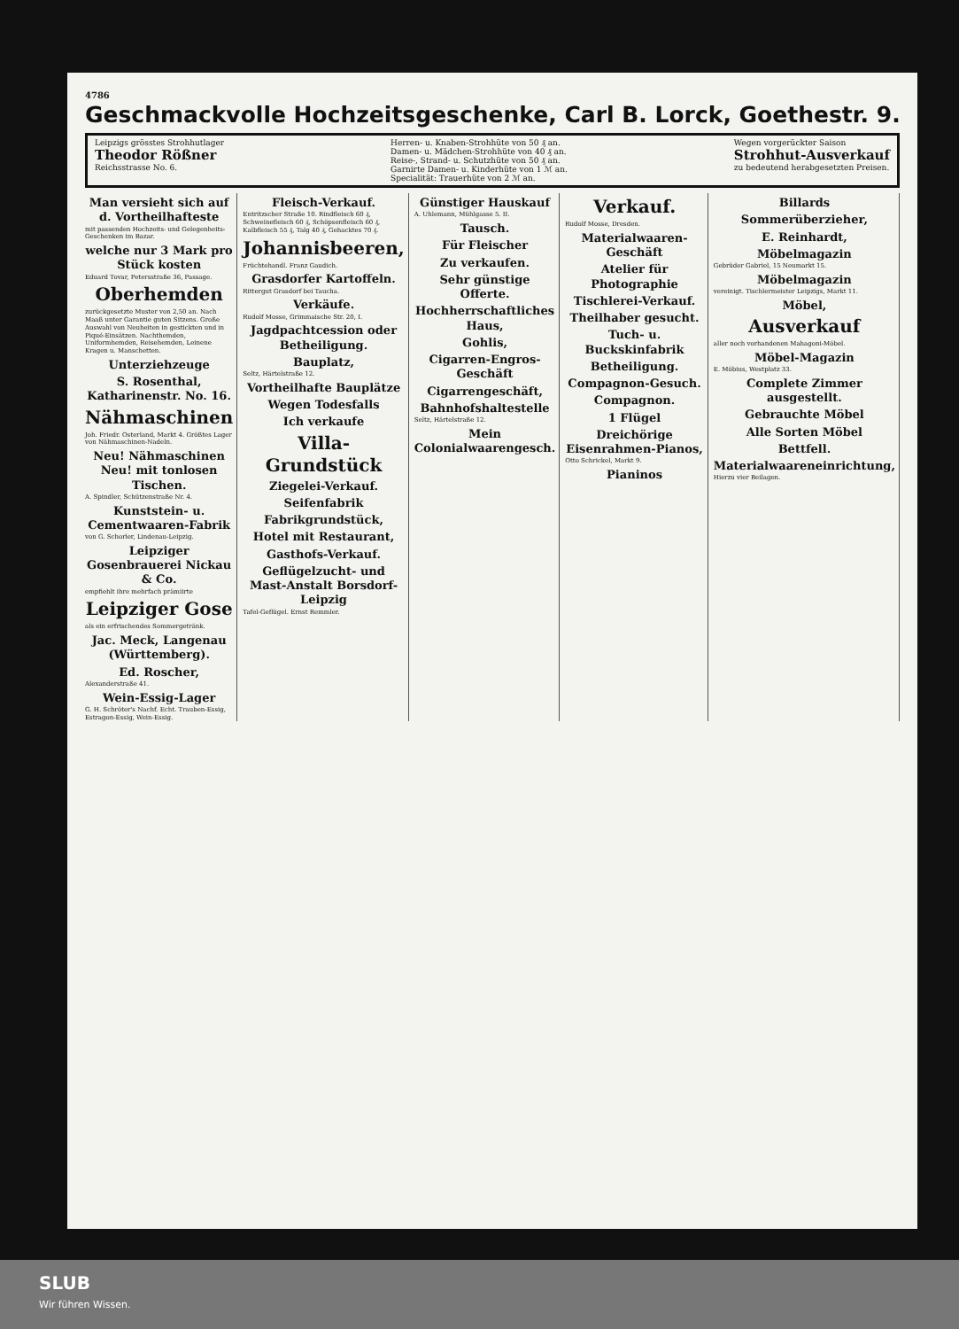4786
Geschmackvolle Hochzeitsgeschenke, Carl B. Lorck, Goethestr. 9.
Leipzigs grösstes Strohhutlager
Theodor Rößner
Reichsstrasse No. 6.
Herren- u. Knaben-Strohhüte von 50 ₰ an.
Damen- u. Mädchen-Strohhüte von 40 ₰ an.
Reise-, Strand- u. Schutzhüte von 50 ₰ an.
Garnirte Damen- u. Kinderhüte von 1 ℳ an.
Specialität: Trauerhüte von 2 ℳ an.
Wegen vorgerückter Saison
Strohhut-Ausverkauf
zu bedeutend herabgesetzten Preisen.
Man versieht sich auf d. Vortheilhafteste
mit passenden Hochzeits- und Gelegenheits-Geschenken im Bazar.
welche nur 3 Mark pro Stück kosten
Eduard Tovar, Petersstraße 36, Passage.
Oberhemden
zurückgesetzte Muster von 2,50 an. Nach Maaß unter Garantie guten Sitzens. Große Auswahl von Neuheiten in gestickten und in Piqué-Einsätzen. Nachthemden, Uniformhemden, Reisehemden, Leinene Kragen u. Manschetten.
Unterziehzeuge
S. Rosenthal, Katharinenstr. No. 16.
Nähmaschinen
Joh. Friedr. Osterland, Markt 4. Größtes Lager von Nähmaschinen-Nadeln.
Neu! Nähmaschinen Neu! mit tonlosen Tischen.
A. Spindler, Schützenstraße Nr. 4.
Kunststein- u. Cementwaaren-Fabrik
von G. Schorler, Lindenau-Leipzig.
Leipziger Gosenbrauerei Nickau & Co.
empfiehlt ihre mehrfach prämiirte
Leipziger Gose
als ein erfrischendes Sommergetränk.
Jac. Meck, Langenau (Württemberg).
Ed. Roscher,
Alexanderstraße 41.
Wein-Essig-Lager
G. H. Schröter's Nachf. Echt. Trauben-Essig, Estragon-Essig, Wein-Essig.
Fleisch-Verkauf.
Entritzscher Straße 10. Rindfleisch 60 ₰, Schweinefleisch 60 ₰, Schöpsenfleisch 60 ₰, Kalbfleisch 55 ₰, Talg 40 ₰, Gehacktes 70 ₰.
Johannisbeeren,
Früchtehandl. Franz Gaudich.
Grasdorfer Kartoffeln.
Rittergut Grasdorf bei Taucha.
Verkäufe.
Rudolf Mosse, Grimmaische Str. 20, I.
Jagdpachtcession oder Betheiligung.
Bauplatz,
Seltz, Härtelstraße 12.
Vortheilhafte Bauplätze
Wegen Todesfalls
Ich verkaufe
Villa-Grundstück
Ziegelei-Verkauf.
Seifenfabrik
Fabrikgrundstück,
Hotel mit Restaurant,
Gasthofs-Verkauf.
Geflügelzucht- und Mast-Anstalt Borsdorf-Leipzig
Tafel-Geflügel. Ernst Remmler.
Günstiger Hauskauf
A. Uhlemann, Mühlgasse 5. II.
Tausch.
Für Fleischer
Zu verkaufen.
Sehr günstige Offerte.
Hochherrschaftliches Haus,
Gohlis,
Cigarren-Engros-Geschäft
Cigarrengeschäft,
Bahnhofshaltestelle
Seltz, Härtelstraße 12.
Mein Colonialwaarengesch.
Verkauf.
Rudolf Mosse, Dresden.
Materialwaaren-Geschäft
Atelier für Photographie
Tischlerei-Verkauf.
Theilhaber gesucht.
Tuch- u. Buckskinfabrik
Betheiligung.
Compagnon-Gesuch.
Compagnon.
1 Flügel
Dreichörige Eisenrahmen-Pianos,
Otto Schrickel, Markt 9.
Pianinos
Billards
Sommerüberzieher,
E. Reinhardt,
Möbelmagazin
Gebrüder Gabriel, 15 Neumarkt 15.
Möbelmagazin
vereinigt. Tischlermeister Leipzigs, Markt 11.
Möbel,
Ausverkauf
aller noch vorhandenen Mahagoni-Möbel.
Möbel-Magazin
E. Möbius, Westplatz 33.
Complete Zimmer ausgestellt.
Gebrauchte Möbel
Alle Sorten Möbel
Bettfell.
Materialwaareneinrichtung,
Hierzu vier Beilagen.
SLUB
Wir führen Wissen.